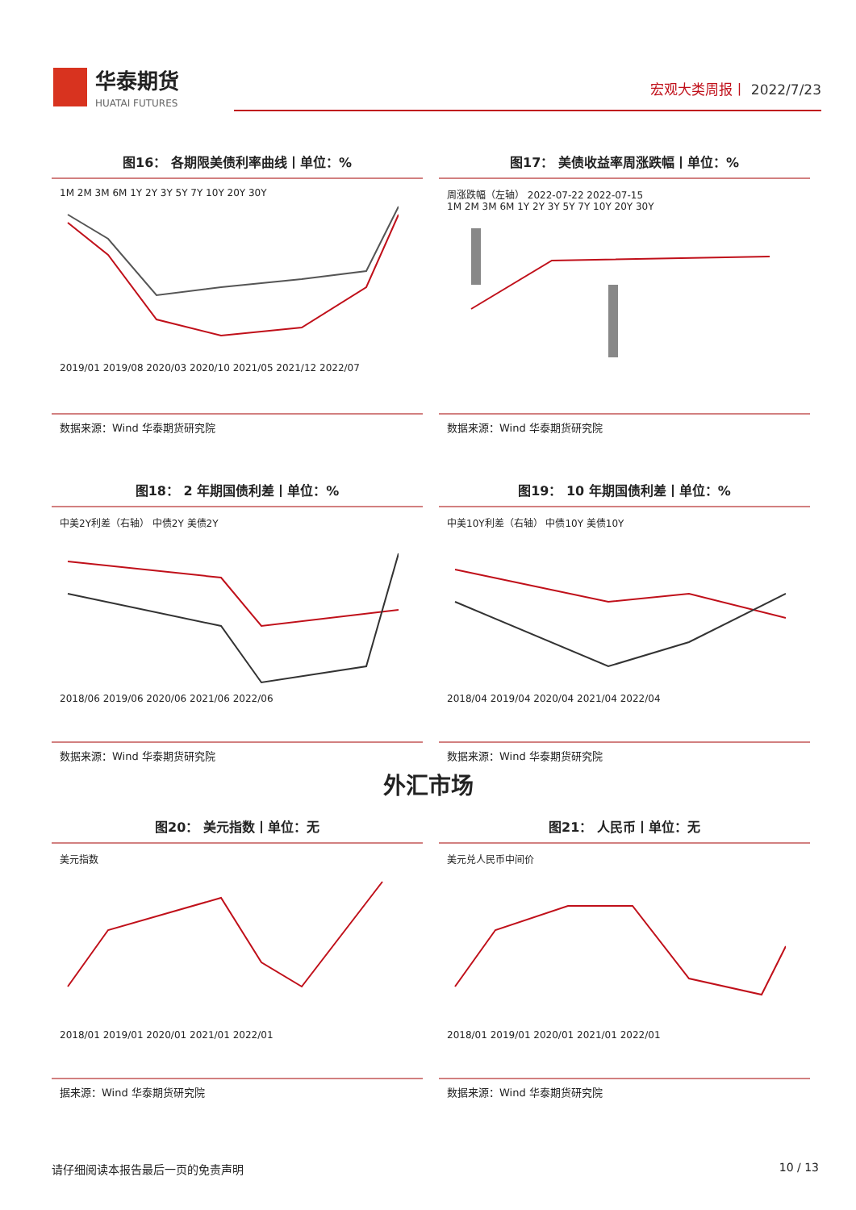华泰期货
HUATAI FUTURES
宏观大类周报丨 2022/7/23
图16： 各期限美债利率曲线丨单位：%
1M 2M 3M 6M 1Y 2Y 3Y 5Y 7Y 10Y 20Y 30Y
2019/01 2019/08 2020/03 2020/10 2021/05 2021/12 2022/07
数据来源：Wind 华泰期货研究院
图17： 美债收益率周涨跌幅丨单位：%
周涨跌幅（左轴） 2022-07-22 2022-07-15
1M 2M 3M 6M 1Y 2Y 3Y 5Y 7Y 10Y 20Y 30Y
数据来源：Wind 华泰期货研究院
图18： 2 年期国债利差丨单位：%
中美2Y利差（右轴） 中债2Y 美债2Y
2018/06 2019/06 2020/06 2021/06 2022/06
数据来源：Wind 华泰期货研究院
图19： 10 年期国债利差丨单位：%
中美10Y利差（右轴） 中债10Y 美债10Y
2018/04 2019/04 2020/04 2021/04 2022/04
数据来源：Wind 华泰期货研究院
外汇市场
图20： 美元指数丨单位：无
美元指数
2018/01 2019/01 2020/01 2021/01 2022/01
据来源：Wind 华泰期货研究院
图21： 人民币丨单位：无
美元兑人民币中间价
2018/01 2019/01 2020/01 2021/01 2022/01
数据来源：Wind 华泰期货研究院
请仔细阅读本报告最后一页的免责声明 10 / 13